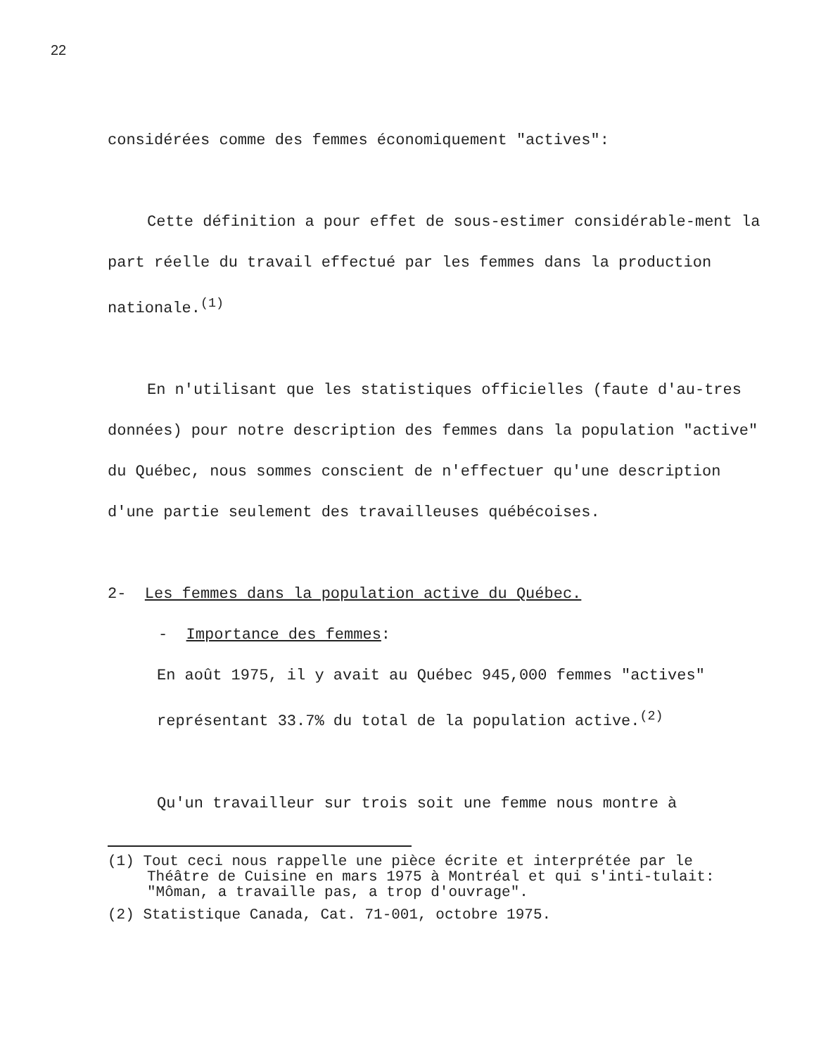22
considérées comme des femmes économiquement "actives":
Cette définition a pour effet de sous-estimer considérable-ment la part réelle du travail effectué par les femmes dans la production nationale.<sup>(1)</sup>
En n'utilisant que les statistiques officielles (faute d'au-tres données) pour notre description des femmes dans la population "active" du Québec, nous sommes conscient de n'effectuer qu'une description d'une partie seulement des travailleuses québécoises.
2- Les femmes dans la population active du Québec.
- Importance des femmes:
En août 1975, il y avait au Québec 945,000 femmes "actives" représentant 33.7% du total de la population active.<sup>(2)</sup>
Qu'un travailleur sur trois soit une femme nous montre à
(1) Tout ceci nous rappelle une pièce écrite et interprétée par le Théâtre de Cuisine en mars 1975 à Montréal et qui s'inti-tulait: "Môman, a travaille pas, a trop d'ouvrage".
(2) Statistique Canada, Cat. 71-001, octobre 1975.